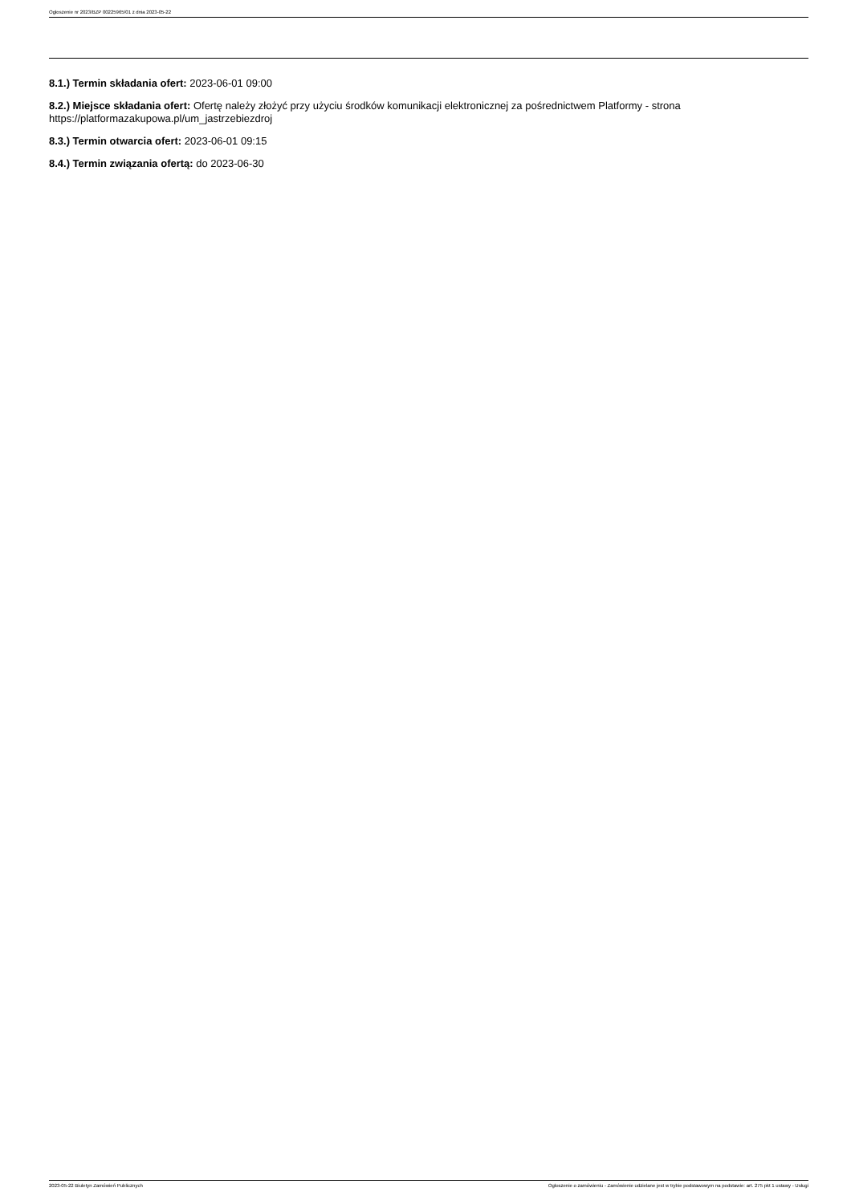Ogłoszenie nr 2023/BZP 00225965/01 z dnia 2023-05-22
8.1.) Termin składania ofert: 2023-06-01 09:00
8.2.) Miejsce składania ofert: Ofertę należy złożyć przy użyciu środków komunikacji elektronicznej za pośrednictwem Platformy - strona https://platformazakupowa.pl/um_jastrzebiezdroj
8.3.) Termin otwarcia ofert: 2023-06-01 09:15
8.4.) Termin związania ofertą: do 2023-06-30
2023-05-22 Biuletyn Zamówień Publicznych Ogłoszenie o zamówieniu - Zamówienie udzielane jest w trybie podstawowym na podstawie: art. 275 pkt 1 ustawy - Usługi